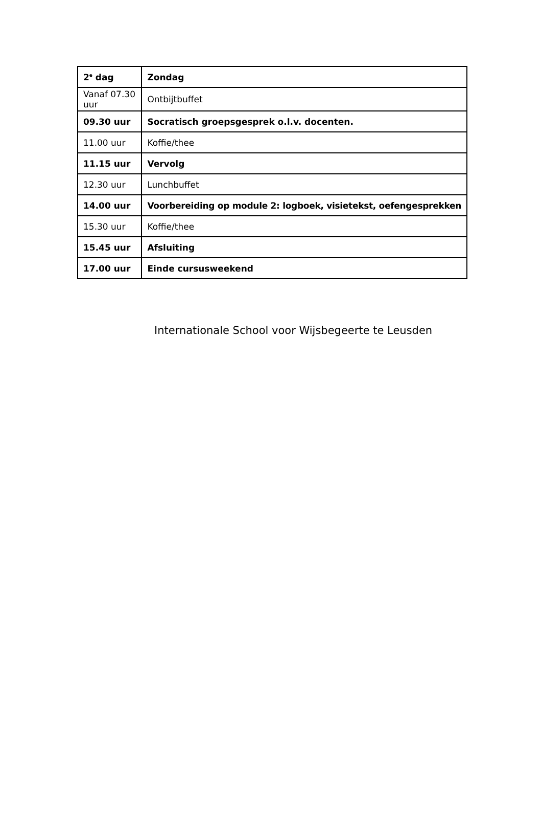| 2<sup>e</sup> dag | Zondag |
| Vanaf 07.30 uur | Ontbijtbuffet |
| 09.30 uur | Socratisch groepsgesprek o.l.v. docenten. |
| 11.00 uur | Koffie/thee |
| 11.15 uur | Vervolg |
| 12.30 uur | Lunchbuffet |
| 14.00 uur | Voorbereiding op module 2: logboek, visietekst, oefengesprekken |
| 15.30 uur | Koffie/thee |
| 15.45 uur | Afsluiting |
| 17.00 uur | Einde cursusweekend |
Internationale School voor Wijsbegeerte te Leusden